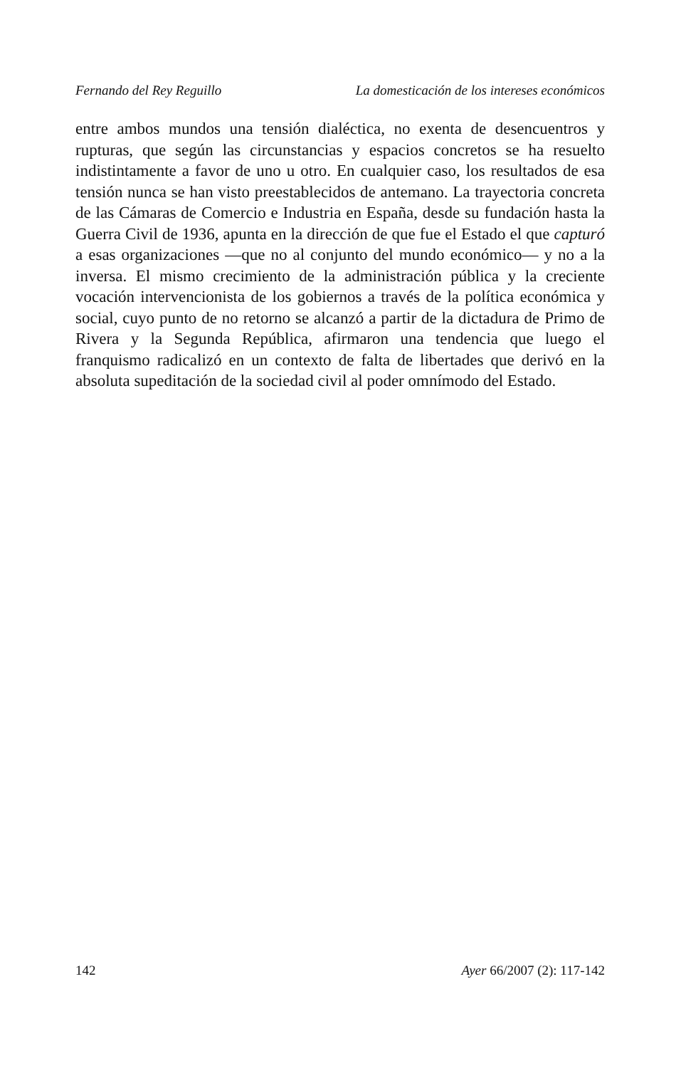Fernando del Rey Reguillo La domesticación de los intereses económicos
entre ambos mundos una tensión dialéctica, no exenta de desencuentros y rupturas, que según las circunstancias y espacios concretos se ha resuelto indistintamente a favor de uno u otro. En cualquier caso, los resultados de esa tensión nunca se han visto preestablecidos de antemano. La trayectoria concreta de las Cámaras de Comercio e Industria en España, desde su fundación hasta la Guerra Civil de 1936, apunta en la dirección de que fue el Estado el que capturó a esas organizaciones —que no al conjunto del mundo económico— y no a la inversa. El mismo crecimiento de la administración pública y la creciente vocación intervencionista de los gobiernos a través de la política económica y social, cuyo punto de no retorno se alcanzó a partir de la dictadura de Primo de Rivera y la Segunda República, afirmaron una tendencia que luego el franquismo radicalizó en un contexto de falta de libertades que derivó en la absoluta supeditación de la sociedad civil al poder omnímodo del Estado.
142 Ayer 66/2007 (2): 117-142